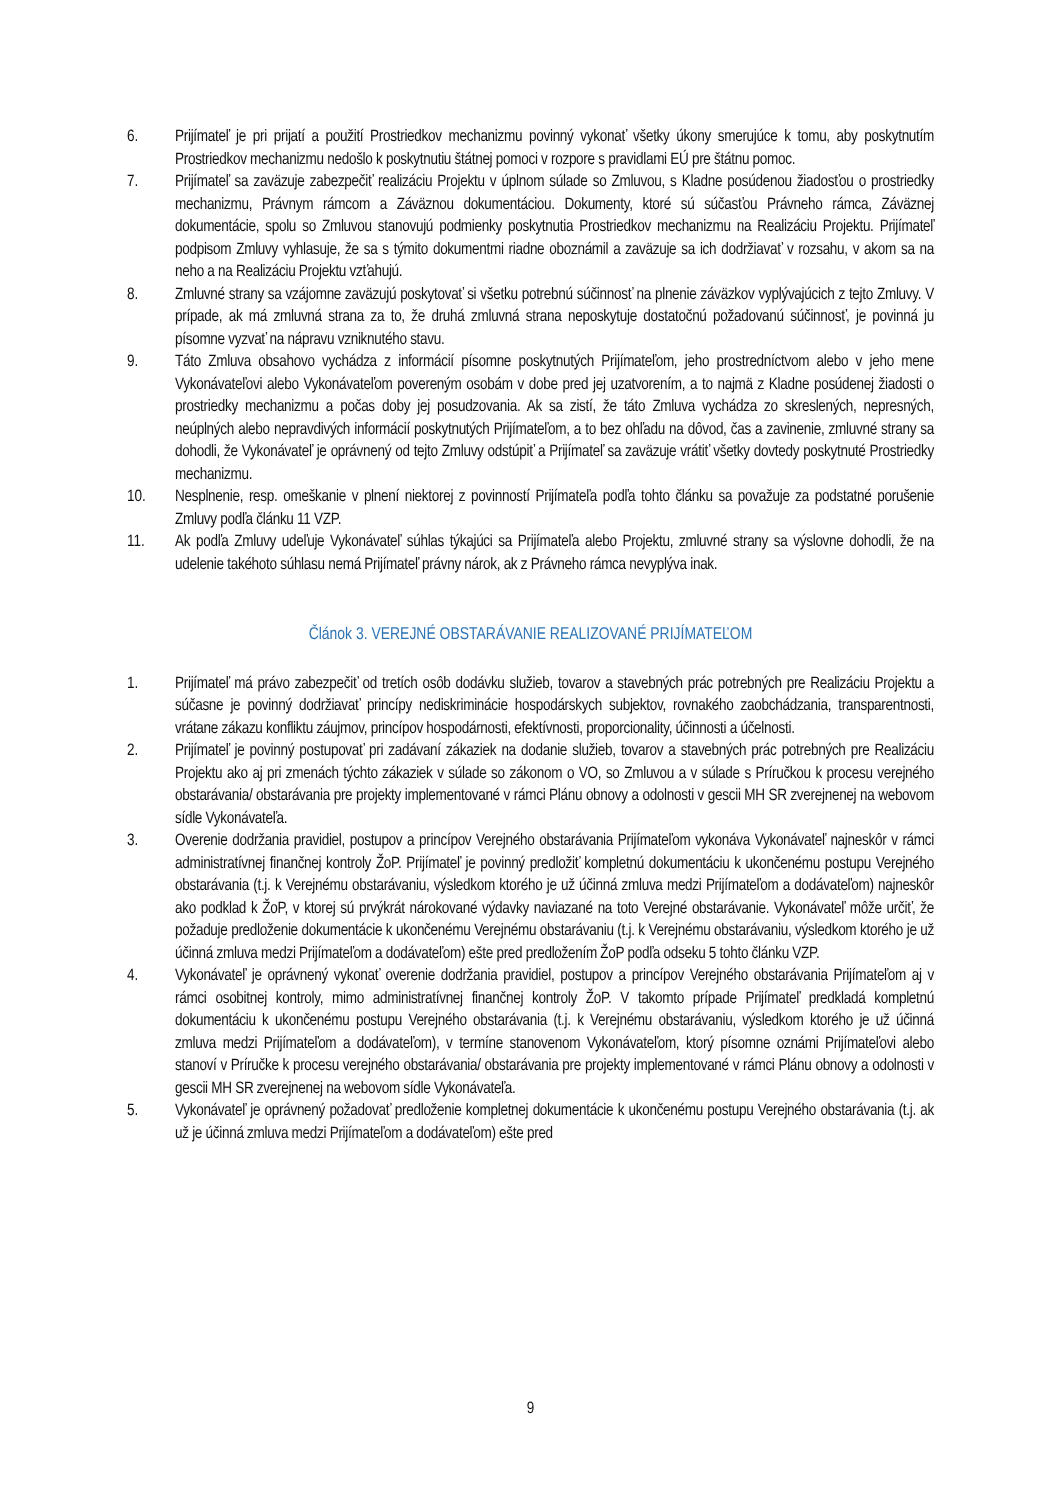6. Prijímateľ je pri prijatí a použití Prostriedkov mechanizmu povinný vykonať všetky úkony smerujúce k tomu, aby poskytnutím Prostriedkov mechanizmu nedošlo k poskytnutiu štátnej pomoci v rozpore s pravidlami EÚ pre štátnu pomoc.
7. Prijímateľ sa zaväzuje zabezpečiť realizáciu Projektu v úplnom súlade so Zmluvou, s Kladne posúdenou žiadosťou o prostriedky mechanizmu, Právnym rámcom a Záväznou dokumentáciou. Dokumenty, ktoré sú súčasťou Právneho rámca, Záväznej dokumentácie, spolu so Zmluvou stanovujú podmienky poskytnutia Prostriedkov mechanizmu na Realizáciu Projektu. Prijímateľ podpisom Zmluvy vyhlasuje, že sa s týmito dokumentmi riadne oboznámil a zaväzuje sa ich dodržiavať v rozsahu, v akom sa na neho a na Realizáciu Projektu vzťahujú.
8. Zmluvné strany sa vzájomne zaväzujú poskytovať si všetku potrebnú súčinnosť na plnenie záväzkov vyplývajúcich z tejto Zmluvy. V prípade, ak má zmluvná strana za to, že druhá zmluvná strana neposkytuje dostatočnú požadovanú súčinnosť, je povinná ju písomne vyzvať na nápravu vzniknutého stavu.
9. Táto Zmluva obsahovo vychádza z informácií písomne poskytnutých Prijímateľom, jeho prostredníctvom alebo v jeho mene Vykonávateľovi alebo Vykonávateľom povereným osobám v dobe pred jej uzatvorením, a to najmä z Kladne posúdenej žiadosti o prostriedky mechanizmu a počas doby jej posudzovania. Ak sa zistí, že táto Zmluva vychádza zo skreslených, nepresných, neúplných alebo nepravdivých informácií poskytnutých Prijímateľom, a to bez ohľadu na dôvod, čas a zavinenie, zmluvné strany sa dohodli, že Vykonávateľ je oprávnený od tejto Zmluvy odstúpiť a Prijímateľ sa zaväzuje vrátiť všetky dovtedy poskytnuté Prostriedky mechanizmu.
10. Nesplnenie, resp. omeškanie v plnení niektorej z povinností Prijímateľa podľa tohto článku sa považuje za podstatné porušenie Zmluvy podľa článku 11 VZP.
11. Ak podľa Zmluvy udeľuje Vykonávateľ súhlas týkajúci sa Prijímateľa alebo Projektu, zmluvné strany sa výslovne dohodli, že na udelenie takéhoto súhlasu nemá Prijímateľ právny nárok, ak z Právneho rámca nevyplýva inak.
Článok 3. VEREJNÉ OBSTARÁVANIE REALIZOVANÉ PRIJÍMATEĽOM
1. Prijímateľ má právo zabezpečiť od tretích osôb dodávku služieb, tovarov a stavebných prác potrebných pre Realizáciu Projektu a súčasne je povinný dodržiavať princípy nediskriminácie hospodárskych subjektov, rovnakého zaobchádzania, transparentnosti, vrátane zákazu konfliktu záujmov, princípov hospodárnosti, efektívnosti, proporcionality, účinnosti a účelnosti.
2. Prijímateľ je povinný postupovať pri zadávaní zákaziek na dodanie služieb, tovarov a stavebných prác potrebných pre Realizáciu Projektu ako aj pri zmenách týchto zákaziek v súlade so zákonom o VO, so Zmluvou a v súlade s Príručkou k procesu verejného obstarávania/ obstarávania pre projekty implementované v rámci Plánu obnovy a odolnosti v gescii MH SR zverejnenej na webovom sídle Vykonávateľa.
3. Overenie dodržania pravidiel, postupov a princípov Verejného obstarávania Prijímateľom vykonáva Vykonávateľ najneskôr v rámci administratívnej finančnej kontroly ŽoP. Prijímateľ je povinný predložiť kompletnú dokumentáciu k ukončenému postupu Verejného obstarávania (t.j. k Verejnému obstarávaniu, výsledkom ktorého je už účinná zmluva medzi Prijímateľom a dodávateľom) najneskôr ako podklad k ŽoP, v ktorej sú prvýkrát nárokované výdavky naviazané na toto Verejné obstarávanie. Vykonávateľ môže určiť, že požaduje predloženie dokumentácie k ukončenému Verejnému obstarávaniu (t.j. k Verejnému obstarávaniu, výsledkom ktorého je už účinná zmluva medzi Prijímateľom a dodávateľom) ešte pred predložením ŽoP podľa odseku 5 tohto článku VZP.
4. Vykonávateľ je oprávnený vykonať overenie dodržania pravidiel, postupov a princípov Verejného obstarávania Prijímateľom aj v rámci osobitnej kontroly, mimo administratívnej finančnej kontroly ŽoP. V takomto prípade Prijímateľ predkladá kompletnú dokumentáciu k ukončenému postupu Verejného obstarávania (t.j. k Verejnému obstarávaniu, výsledkom ktorého je už účinná zmluva medzi Prijímateľom a dodávateľom), v termíne stanovenom Vykonávateľom, ktorý písomne oznámi Prijímateľovi alebo stanoví v Príručke k procesu verejného obstarávania/ obstarávania pre projekty implementované v rámci Plánu obnovy a odolnosti v gescii MH SR zverejnenej na webovom sídle Vykonávateľa.
5. Vykonávateľ je oprávnený požadovať predloženie kompletnej dokumentácie k ukončenému postupu Verejného obstarávania (t.j. ak už je účinná zmluva medzi Prijímateľom a dodávateľom) ešte pred
9